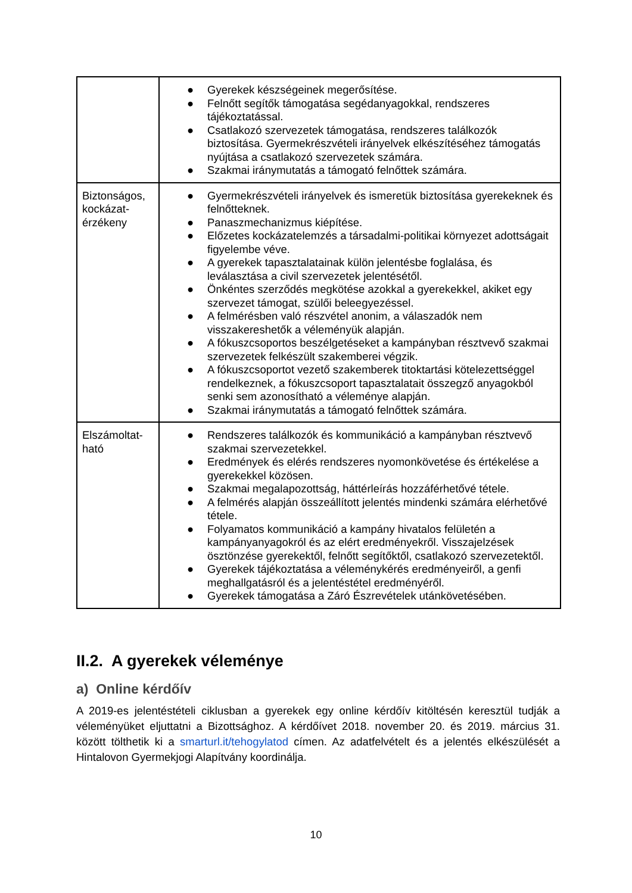| | ● Gyerekek készségeinek megerősítése. ● Felnőtt segítők támogatása segédanyagokkal, rendszeres tájékoztatással. ● Csatlakozó szervezetek támogatása, rendszeres találkozók biztosítása. Gyermekrészvételi irányelvek elkészítéséhez támogatás nyújtása a csatlakozó szervezetek számára. ● Szakmai iránymutatás a támogató felnőttek számára. |
| Biztonságos, kockázat-érzékeny | ● Gyermekrészvételi irányelvek és ismeretük biztosítása gyerekeknek és felnőtteknek. ● Panaszmechanizmus kiépítése. ● Előzetes kockázatelemzés a társadalmi-politikai környezet adottságait figyelembe véve. ● A gyerekek tapasztalatainak külön jelentésbe foglalása, és leválasztása a civil szervezetek jelentésétől. ● Önkéntes szerződés megkötése azokkal a gyerekekkel, akiket egy szervezet támogat, szülői beleegyezéssel. ● A felmérésben való részvétel anonim, a válaszadók nem visszakereshetők a véleményük alapján. ● A fókuszcsoportos beszélgetéseket a kampányban résztvevő szakmai szervezetek felkészült szakemberei végzik. ● A fókuszcsoportot vezető szakemberek titoktartási kötelezettséggel rendelkeznek, a fókuszcsoport tapasztalatait összegző anyagokból senki sem azonosítható a véleménye alapján. ● Szakmai iránymutatás a támogató felnőttek számára. |
| Elszámoltat-ható | ● Rendszeres találkozók és kommunikáció a kampányban résztvevő szakmai szervezetekkel. ● Eredmények és elérés rendszeres nyomonkövetése és értékelése a gyerekekkel közösen. ● Szakmai megalapozottság, háttérleírás hozzáférhetővé tétele. ● A felmérés alapján összeállított jelentés mindenki számára elérhetővé tétele. ● Folyamatos kommunikáció a kampány hivatalos felületén a kampányanyagokról és az elért eredményekről. Visszajelzések ösztönzése gyerekektől, felnőtt segítőktől, csatlakozó szervezetektől. ● Gyerekek tájékoztatása a véleménykérés eredményeiről, a genfi meghallgatásról és a jelentéstétel eredményéről. ● Gyerekek támogatása a Záró Észrevételek utánkövetésében. |
II.2. A gyerekek véleménye
a) Online kérdőív
A 2019-es jelentéstételi ciklusban a gyerekek egy online kérdőív kitöltésén keresztül tudják a véleményüket eljuttatni a Bizottsághoz. A kérdőívet 2018. november 20. és 2019. március 31. között tölthetik ki a smarturl.it/tehogylatod címen. Az adatfelvételt és a jelentés elkészülését a Hintalovon Gyermekjogi Alapítvány koordinálja.
10